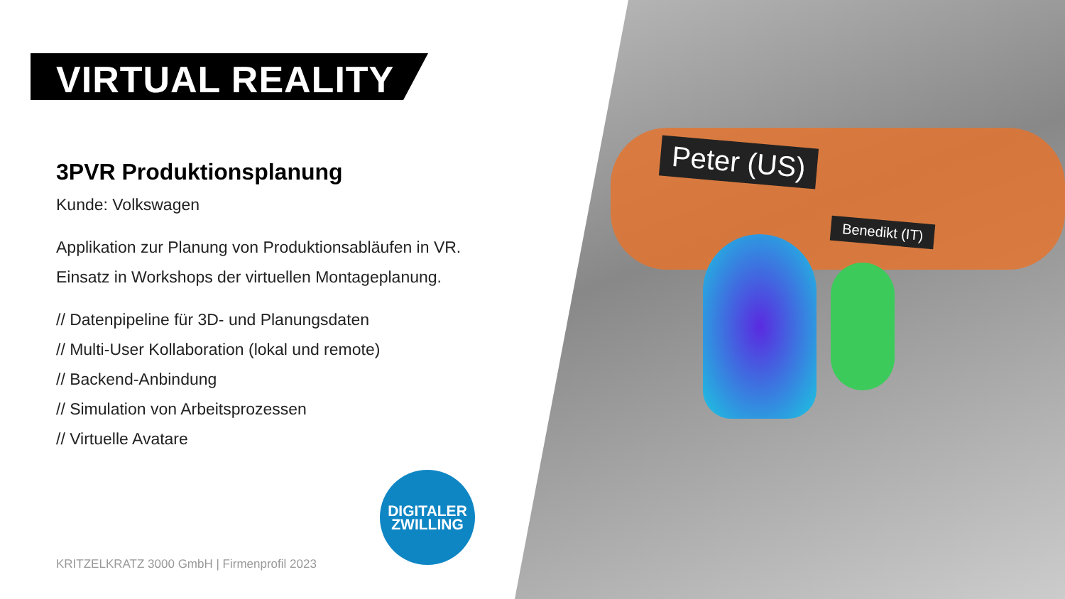Peter (US)
Benedikt (IT)
VIRTUAL REALITY
3PVR Produktionsplanung
Kunde: Volkswagen
Applikation zur Planung von Produktionsabläufen in VR.
Einsatz in Workshops der virtuellen Montageplanung.
// Datenpipeline für 3D- und Planungsdaten
// Multi-User Kollaboration (lokal und remote)
// Backend-Anbindung
// Simulation von Arbeitsprozessen
// Virtuelle Avatare
DIGITALER
ZWILLING
KRITZELKRATZ 3000 GmbH | Firmenprofil 2023